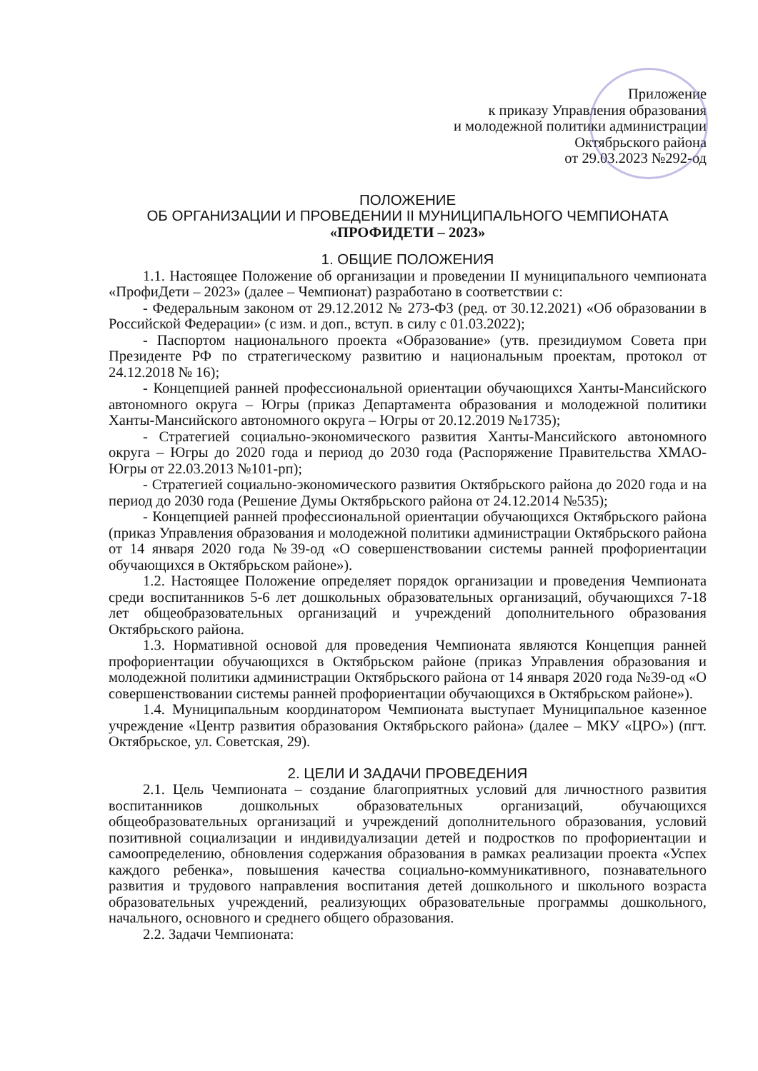Приложение
к приказу Управления образования
и молодежной политики администрации
Октябрьского района
от 29.03.2023 №292-од
ПОЛОЖЕНИЕ
ОБ ОРГАНИЗАЦИИ И ПРОВЕДЕНИИ II МУНИЦИПАЛЬНОГО ЧЕМПИОНАТА
«ПРОФИДЕТИ – 2023»
1. ОБЩИЕ ПОЛОЖЕНИЯ
1.1. Настоящее Положение об организации и проведении II муниципального чемпионата «ПрофиДети – 2023» (далее – Чемпионат) разработано в соответствии с:
- Федеральным законом от 29.12.2012 № 273-ФЗ (ред. от 30.12.2021) «Об образовании в Российской Федерации» (с изм. и доп., вступ. в силу с 01.03.2022);
- Паспортом национального проекта «Образование» (утв. президиумом Совета при Президенте РФ по стратегическому развитию и национальным проектам, протокол от 24.12.2018 № 16);
- Концепцией ранней профессиональной ориентации обучающихся Ханты-Мансийского автономного округа – Югры (приказ Департамента образования и молодежной политики Ханты-Мансийского автономного округа – Югры от 20.12.2019 №1735);
- Стратегией социально-экономического развития Ханты-Мансийского автономного округа – Югры до 2020 года и период до 2030 года (Распоряжение Правительства ХМАО-Югры от 22.03.2013 №101-рп);
- Стратегией социально-экономического развития Октябрьского района до 2020 года и на период до 2030 года (Решение Думы Октябрьского района от 24.12.2014 №535);
- Концепцией ранней профессиональной ориентации обучающихся Октябрьского района (приказ Управления образования и молодежной политики администрации Октябрьского района от 14 января 2020 года №39-од «О совершенствовании системы ранней профориентации обучающихся в Октябрьском районе»).
1.2. Настоящее Положение определяет порядок организации и проведения Чемпионата среди воспитанников 5-6 лет дошкольных образовательных организаций, обучающихся 7-18 лет общеобразовательных организаций и учреждений дополнительного образования Октябрьского района.
1.3. Нормативной основой для проведения Чемпионата являются Концепция ранней профориентации обучающихся в Октябрьском районе (приказ Управления образования и молодежной политики администрации Октябрьского района от 14 января 2020 года №39-од «О совершенствовании системы ранней профориентации обучающихся в Октябрьском районе»).
1.4. Муниципальным координатором Чемпионата выступает Муниципальное казенное учреждение «Центр развития образования Октябрьского района» (далее – МКУ «ЦРО») (пгт. Октябрьское, ул. Советская, 29).
2. ЦЕЛИ И ЗАДАЧИ ПРОВЕДЕНИЯ
2.1. Цель Чемпионата – создание благоприятных условий для личностного развития воспитанников дошкольных образовательных организаций, обучающихся общеобразовательных организаций и учреждений дополнительного образования, условий позитивной социализации и индивидуализации детей и подростков по профориентации и самоопределению, обновления содержания образования в рамках реализации проекта «Успех каждого ребенка», повышения качества социально-коммуникативного, познавательного развития и трудового направления воспитания детей дошкольного и школьного возраста образовательных учреждений, реализующих образовательные программы дошкольного, начального, основного и среднего общего образования.
2.2. Задачи Чемпионата: